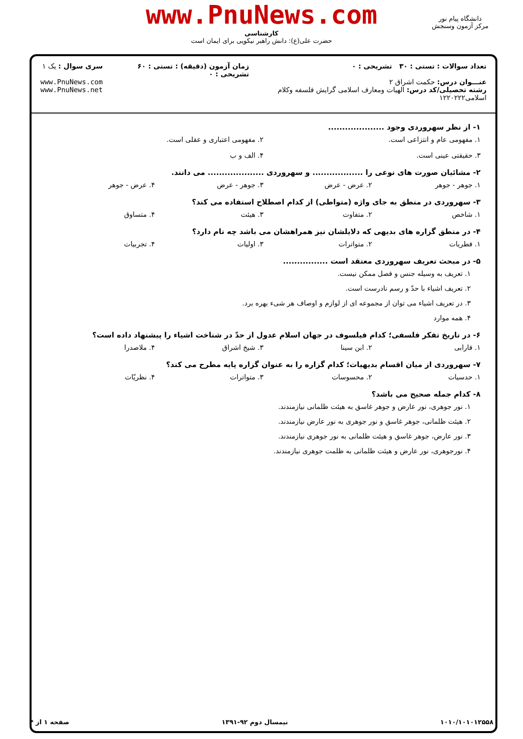www.PnuNews.com
کارشناسی
حضرت علی(ع): دانش راهبر نیکویی برای ایمان است
دانشگاه پیام نور
مرکز آزمون وسنجش
تعداد سوالات : تستی : ۳۰ تشریحی : ۰
عنـــوان درس: حکمت اشراق ۲
رشته تحصیلی/کد درس: الهیات ومعارف اسلامی گرایش فلسفه وکلام اسلامی۱۲۲۰۲۲۲
زمان آزمون (دقیقه) : تستی : ۶۰ تشریحی : ۰
سری سوال : یک ۱
www.PnuNews.com
www.PnuNews.net
۱- از نظر سهروردی وجود ....................
۱. مفهومی عام و انتزاعی است. ۲. مفهومی اعتباری و عقلی است.
۳. حقیقتی عینی است. ۴. الف و ب
۲- مشائیان صورت های نوعی را .................. و سهروردی .................... می دانند.
۱. جوهر - جوهر ۲. عرض - عرض ۳. جوهر - عرض ۴. عرض - جوهر
۳- سهروردی در منطق به جای واژه (متواطی) از کدام اصطلاح استفاده می کند؟
۱. شاخص ۲. متفاوت ۳. هیئت ۴. متساوق
۴- در منطق گزاره های بدیهی که دلایلشان نیز همراهشان می باشد چه نام دارد؟
۱. فطریات ۲. متواترات ۳. اولیات ۴. تجربیات
۵- در مبحث تعریف سهروردی معتقد است ................
۱. تعریف به وسیله جنس و فصل ممکن نیست.
۲. تعریف اشیاء با حدّ و رسم نادرست است.
۳. در تعریف اشیاء می توان از مجموعه ای از لوازم و اوصاف هر شیء بهره برد.
۴. همه موارد
۶- در تاریخ تفکر فلسفی؛ کدام فیلسوف در جهان اسلام عدول از حدّ در شناخت اشیاء را پیشنهاد داده است؟
۱. فارابی ۲. ابن سینا ۳. شیخ اشراق ۴. ملاصدرا
۷- سهروردی از میان اقسام بدیهیات؛ کدام گزاره را به عنوان گزاره پایه مطرح می کند؟
۱. حدسیات ۲. محسوسات ۳. متواترات ۴. نظریّات
۸- کدام جمله صحیح می باشد؟
۱. نور جوهری، نور عارض و جوهر غاسق به هیئت ظلمانی نیازمندند.
۲. هیئت ظلمانی، جوهر غاسق و نور جوهری به نور عارض نیازمندند.
۳. نور عارض، جوهر غاسق و هیئت ظلمانی به نور جوهری نیازمندند.
۴. نورجوهری، نور عارض و هیئت ظلمانی به ظلمت جوهری نیازمندند.
۱۰۱۰/۱۰۱۰۱۲۵۵۸ نیمسال دوم ۹۲-۱۳۹۱ صفحه ۱ از ۴